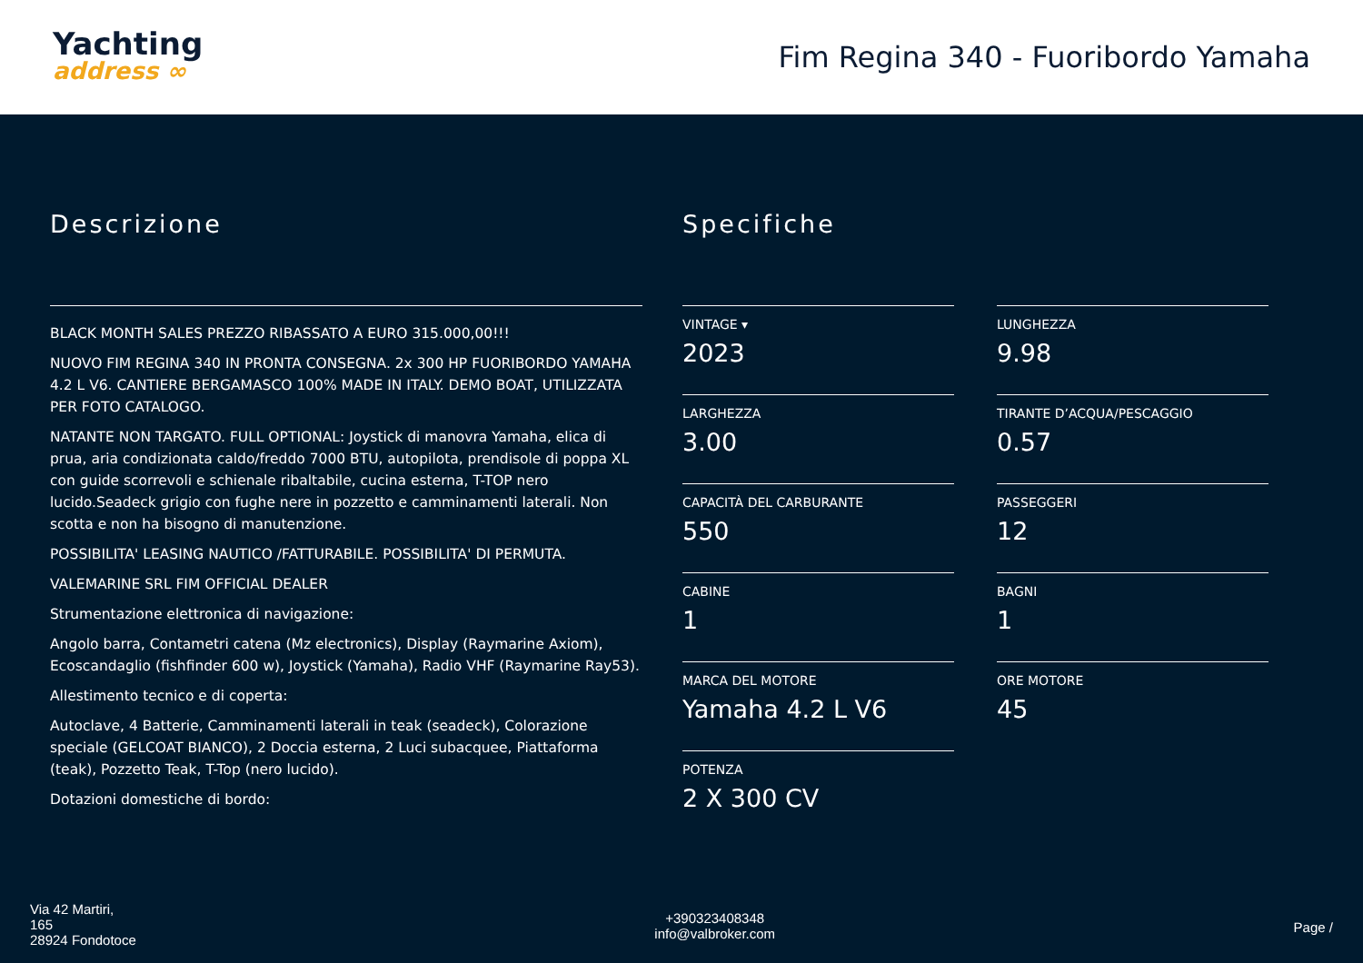Yachting
address ∞
Fim Regina 340 - Fuoribordo Yamaha
Descrizione
BLACK MONTH SALES PREZZO RIBASSATO A EURO 315.000,00!!!
NUOVO FIM REGINA 340 IN PRONTA CONSEGNA. 2x 300 HP FUORIBORDO YAMAHA 4.2 L V6. CANTIERE BERGAMASCO 100% MADE IN ITALY. DEMO BOAT, UTILIZZATA PER FOTO CATALOGO.
NATANTE NON TARGATO. FULL OPTIONAL: Joystick di manovra Yamaha, elica di prua, aria condizionata caldo/freddo 7000 BTU, autopilota, prendisole di poppa XL con guide scorrevoli e schienale ribaltabile, cucina esterna, T-TOP nero lucido.Seadeck grigio con fughe nere in pozzetto e camminamenti laterali. Non scotta e non ha bisogno di manutenzione.
POSSIBILITA' LEASING NAUTICO /FATTURABILE. POSSIBILITA' DI PERMUTA.
VALEMARINE SRL FIM OFFICIAL DEALER
Strumentazione elettronica di navigazione:
Angolo barra, Contametri catena (Mz electronics), Display (Raymarine Axiom), Ecoscandaglio (fishfinder 600 w), Joystick (Yamaha), Radio VHF (Raymarine Ray53).
Allestimento tecnico e di coperta:
Autoclave, 4 Batterie, Camminamenti laterali in teak (seadeck), Colorazione speciale (GELCOAT BIANCO), 2 Doccia esterna, 2 Luci subacquee, Piattaforma (teak), Pozzetto Teak, T-Top (nero lucido).
Dotazioni domestiche di bordo:
Specifiche
VINTAGE ▾
2023
LUNGHEZZA
9.98
LARGHEZZA
3.00
TIRANTE D’ACQUA/PESCAGGIO
0.57
CAPACITÀ DEL CARBURANTE
550
PASSEGGERI
12
CABINE
1
BAGNI
1
MARCA DEL MOTORE
Yamaha 4.2 L V6
ORE MOTORE
45
POTENZA
2 X 300 CV
Via 42 Martiri,
165
28924 Fondotoce
+390323408348
info@valbroker.com
Page /